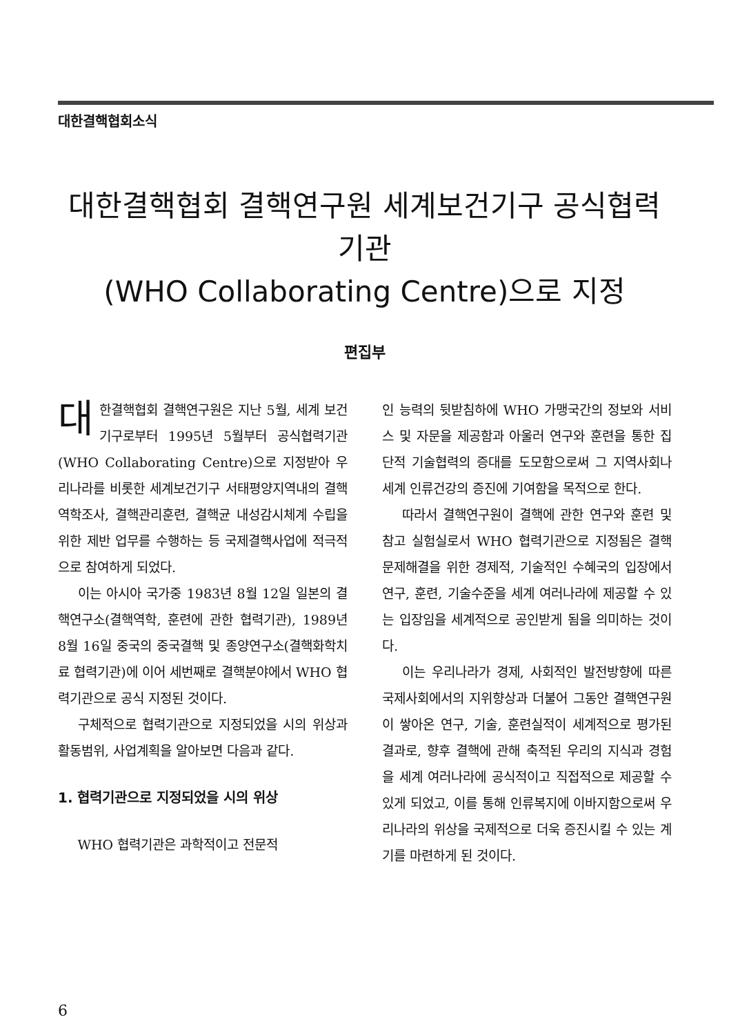대한결핵협회소식
대한결핵협회 결핵연구원 세계보건기구 공식협력기관
(WHO Collaborating Centre)으로 지정
편집부
대한결핵협회 결핵연구원은 지난 5월, 세계 보건기구로부터 1995년 5월부터 공식협력기관(WHO Collaborating Centre)으로 지정받아 우리나라를 비롯한 세계보건기구 서태평양지역내의 결핵역학조사, 결핵관리훈련, 결핵균 내성감시체계 수립을 위한 제반 업무를 수행하는 등 국제결핵사업에 적극적으로 참여하게 되었다.
이는 아시아 국가중 1983년 8월 12일 일본의 결핵연구소(결핵역학, 훈련에 관한 협력기관), 1989년 8월 16일 중국의 중국결핵 및 종양연구소(결핵화학치료 협력기관)에 이어 세번째로 결핵분야에서 WHO 협력기관으로 공식 지정된 것이다.
구체적으로 협력기관으로 지정되었을 시의 위상과 활동범위, 사업계획을 알아보면 다음과 같다.
1. 협력기관으로 지정되었을 시의 위상
WHO 협력기관은 과학적이고 전문적
인 능력의 뒷받침하에 WHO 가맹국간의 정보와 서비스 및 자문을 제공함과 아울러 연구와 훈련을 통한 집단적 기술협력의 증대를 도모함으로써 그 지역사회나 세계 인류건강의 증진에 기여함을 목적으로 한다.
따라서 결핵연구원이 결핵에 관한 연구와 훈련 및 참고 실험실로서 WHO 협력기관으로 지정됨은 결핵문제해결을 위한 경제적, 기술적인 수혜국의 입장에서 연구, 훈련, 기술수준을 세계 여러나라에 제공할 수 있는 입장임을 세계적으로 공인받게 됨을 의미하는 것이다.
이는 우리나라가 경제, 사회적인 발전방향에 따른 국제사회에서의 지위향상과 더불어 그동안 결핵연구원이 쌓아온 연구, 기술, 훈련실적이 세계적으로 평가된 결과로, 향후 결핵에 관해 축적된 우리의 지식과 경험을 세계 여러나라에 공식적이고 직접적으로 제공할 수 있게 되었고, 이를 통해 인류복지에 이바지함으로써 우리나라의 위상을 국제적으로 더욱 증진시킬 수 있는 계기를 마련하게 된 것이다.
6